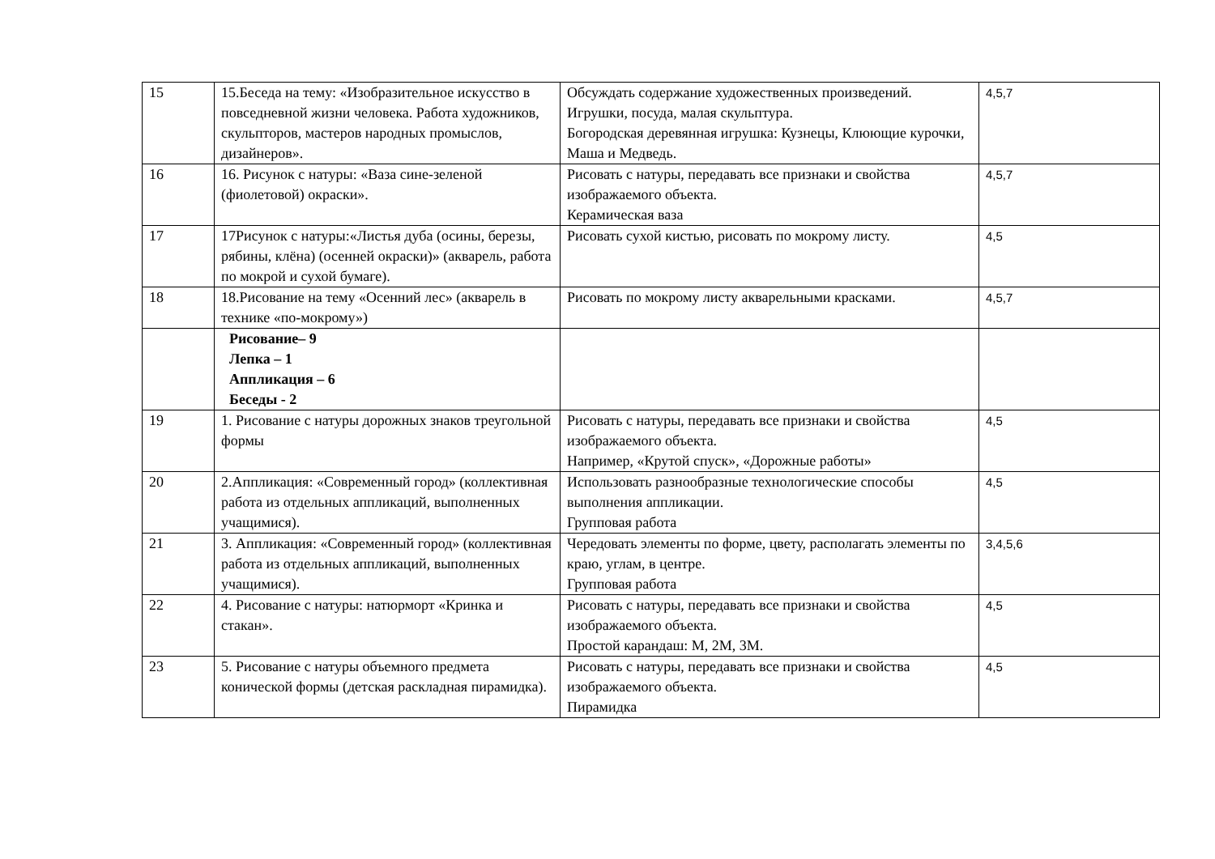| 15 | 15.Беседа на тему: «Изобразительное искусство в повседневной жизни человека. Работа художников, скульпторов, мастеров народных промыслов, дизайнеров». | Обсуждать содержание художественных произведений. Игрушки, посуда, малая скульптура. Богородская деревянная игрушка: Кузнецы, Клюющие курочки, Маша и Медведь. | 4,5,7 |
| 16 | 16. Рисунок с натуры: «Ваза сине-зеленой (фиолетовой) окраски». | Рисовать с натуры, передавать все признаки и свойства изображаемого объекта. Керамическая ваза | 4,5,7 |
| 17 | 17Рисунок с натуры:«Листья дуба (осины, березы, рябины, клёна) (осенней окраски)» (акварель, работа по мокрой и сухой бумаге). | Рисовать сухой кистью, рисовать по мокрому листу. | 4,5 |
| 18 | 18.Рисование на тему «Осенний лес» (акварель в технике «по-мокрому») | Рисовать по мокрому листу акварельными красками. | 4,5,7 |
| | Рисование– 9 Лепка – 1 Аппликация – 6 Беседы - 2 | | |
| 19 | 1. Рисование с натуры дорожных знаков треугольной формы | Рисовать с натуры, передавать все признаки и свойства изображаемого объекта. Например, «Крутой спуск», «Дорожные работы» | 4,5 |
| 20 | 2.Аппликация: «Современный город» (коллективная работа из отдельных аппликаций, выполненных учащимися). | Использовать разнообразные технологические способы выполнения аппликации. Групповая работа | 4,5 |
| 21 | 3. Аппликация: «Современный город» (коллективная работа из отдельных аппликаций, выполненных учащимися). | Чередовать элементы по форме, цвету, располагать элементы по краю, углам, в центре. Групповая работа | 3,4,5,6 |
| 22 | 4. Рисование с натуры: натюрморт «Кринка и стакан». | Рисовать с натуры, передавать все признаки и свойства изображаемого объекта. Простой карандаш: М, 2М, 3М. | 4,5 |
| 23 | 5. Рисование с натуры объемного предмета конической формы (детская раскладная пирамидка). | Рисовать с натуры, передавать все признаки и свойства изображаемого объекта. Пирамидка | 4,5 |